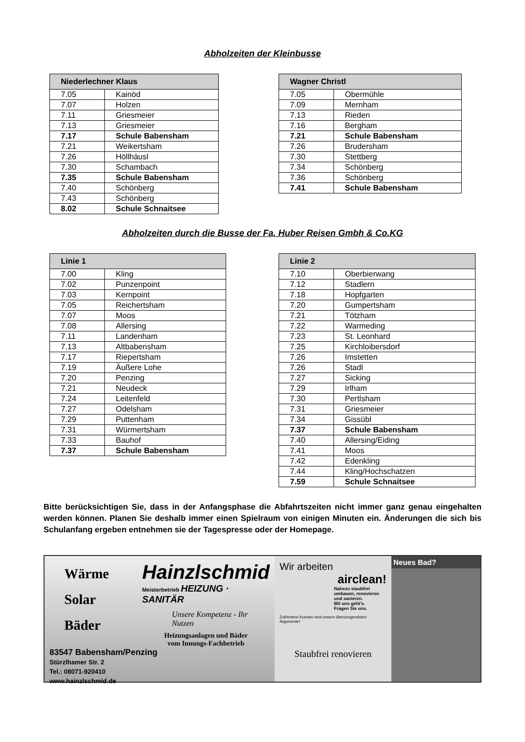Abholzeiten der Kleinbusse
| Niederlechner Klaus | |
| --- | --- |
| 7.05 | Kainöd |
| 7.07 | Holzen |
| 7.11 | Griesmeier |
| 7.13 | Griesmeier |
| 7.17 | Schule Babensham |
| 7.21 | Weikertsham |
| 7.26 | Höllhäusl |
| 7.30 | Schambach |
| 7.35 | Schule Babensham |
| 7.40 | Schönberg |
| 7.43 | Schönberg |
| 8.02 | Schule Schnaitsee |
| Wagner Christl | |
| --- | --- |
| 7.05 | Obermühle |
| 7.09 | Mernham |
| 7.13 | Rieden |
| 7.16 | Bergham |
| 7.21 | Schule Babensham |
| 7.26 | Brudersham |
| 7.30 | Stettberg |
| 7.34 | Schönberg |
| 7.36 | Schönberg |
| 7.41 | Schule Babensham |
Abholzeiten durch die Busse der Fa. Huber Reisen Gmbh & Co.KG
| Linie 1 | |
| --- | --- |
| 7.00 | Kling |
| 7.02 | Punzenpoint |
| 7.03 | Kernpoint |
| 7.05 | Reichertsham |
| 7.07 | Moos |
| 7.08 | Allersing |
| 7.11 | Landenham |
| 7.13 | Altbabensham |
| 7.17 | Riepertsham |
| 7.19 | Äußere Lohe |
| 7.20 | Penzing |
| 7.21 | Neudeck |
| 7.24 | Leitenfeld |
| 7.27 | Odelsham |
| 7.29 | Puttenham |
| 7.31 | Würmertsham |
| 7.33 | Bauhof |
| 7.37 | Schule Babensham |
| Linie 2 | |
| --- | --- |
| 7.10 | Oberbierwang |
| 7.12 | Stadlern |
| 7.18 | Hopfgarten |
| 7.20 | Gumpertsham |
| 7.21 | Tötzham |
| 7.22 | Warmeding |
| 7.23 | St. Leonhard |
| 7.25 | Kirchloibersdorf |
| 7.26 | Imstetten |
| 7.26 | Stadl |
| 7.27 | Sicking |
| 7.29 | Irlham |
| 7.30 | Pertlsham |
| 7.31 | Griesmeier |
| 7.34 | Gissübl |
| 7.37 | Schule Babensham |
| 7.40 | Allersing/Eiding |
| 7.41 | Moos |
| 7.42 | Edenkling |
| 7.44 | Kling/Hochschatzen |
| 7.59 | Schule Schnaitsee |
Bitte berücksichtigen Sie, dass in der Anfangsphase die Abfahrtszeiten nicht immer ganz genau eingehalten werden können. Planen Sie deshalb immer einen Spielraum von einigen Minuten ein. Änderungen die sich bis Schulanfang ergeben entnehmen sie der Tagespresse oder der Homepage.
Wärme
Solar
Bäder
Hainzlschmid
Meisterbetrieb HEIZUNG · SANITÄR
Unsere Kompetenz - Ihr Nutzen
Heizungsanlagen und Bäder
vom Innungs-Fachbetrieb
83547 Babensham/Penzing
Stürzlhamer Str. 2
Tel.: 08071-920410
www.hainzlschmid.de
Wir arbeiten
airclean!
Nahezu staubfrei umbauen, renovieren und sanieren.
Mit uns geht's.
Fragen Sie uns.
Zufriedene Kunden sind unsere überzeugendsten Argumente!
Staubfrei renovieren
Neues Bad?